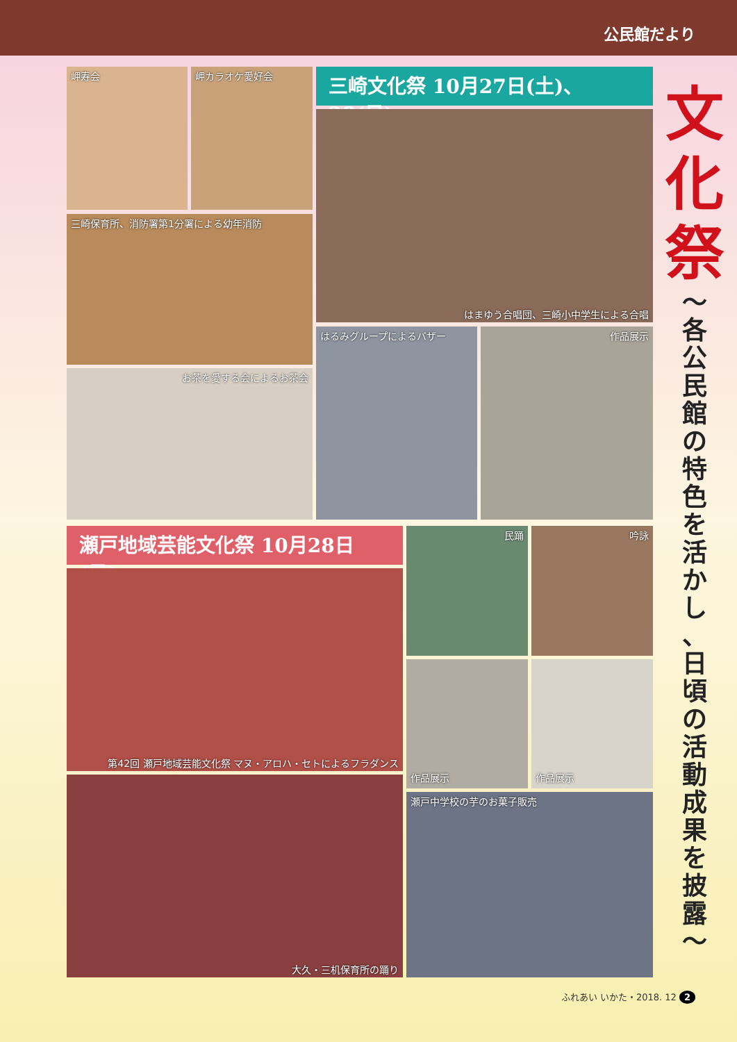公民館だより
岬寿会 岬カラオケ愛好会
三崎保育所、消防署第1分署による幼年消防
お茶を愛する会によるお茶会
三崎文化祭 10月27日(土)、28(日)
はまゆう合唱団、三崎小中学生による合唱
はるみグループによるバザー 作品展示
瀬戸地域芸能文化祭 10月28日(日)
第42回 瀬戸地域芸能文化祭 マヌ・アロハ・セトによるフラダンス
大久・三机保育所の踊り
民踊 吟詠
作品展示 作品展示
瀬戸中学校の芋のお菓子販売
文
化
祭
〜
各
公
民
館
の
特
色
を
活
か
し
、
日
頃
の
活
動
成
果
を
披
露
〜
ふれあい いかた・2018. 12 2